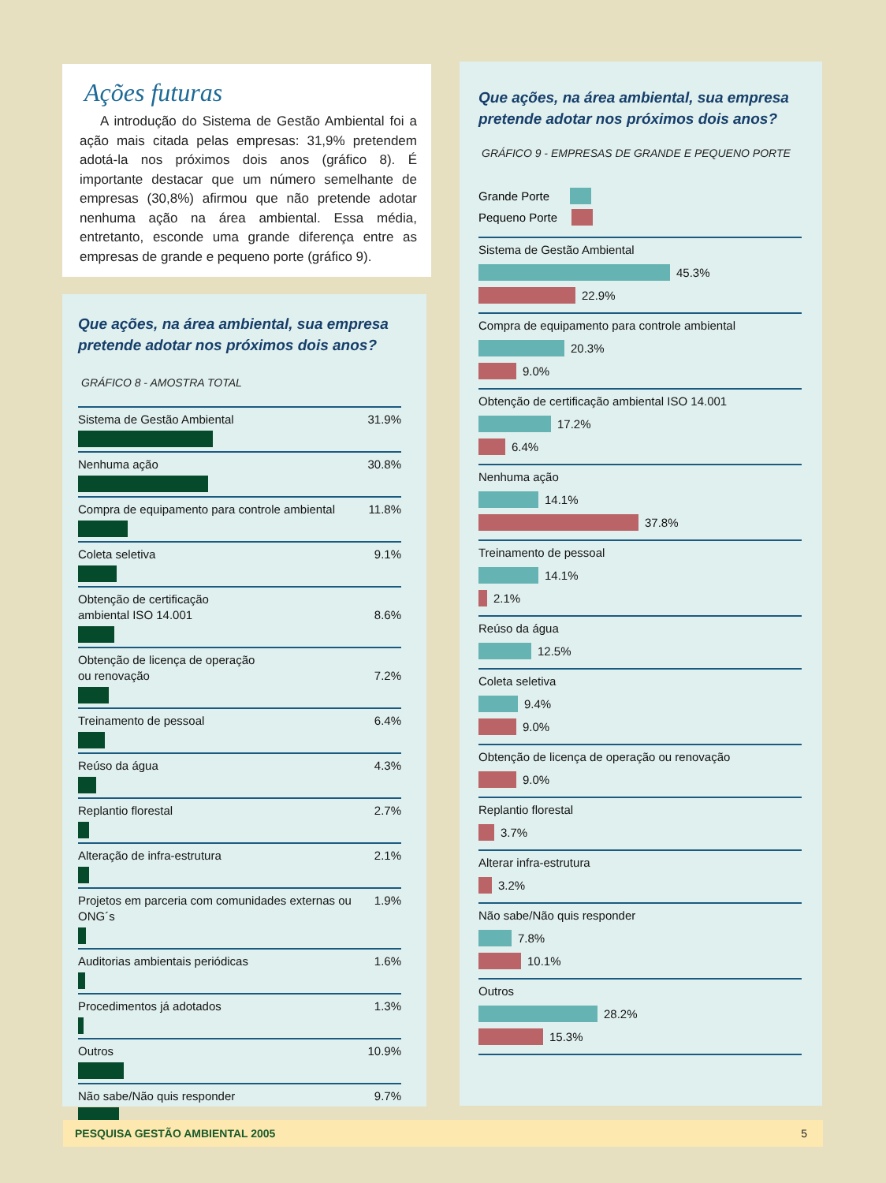Ações futuras
A introdução do Sistema de Gestão Ambiental foi a ação mais citada pelas empresas: 31,9% pretendem adotá-la nos próximos dois anos (gráfico 8). É importante destacar que um número semelhante de empresas (30,8%) afirmou que não pretende adotar nenhuma ação na área ambiental. Essa média, entretanto, esconde uma grande diferença entre as empresas de grande e pequeno porte (gráfico 9).
Que ações, na área ambiental, sua empresa pretende adotar nos próximos dois anos?
GRÁFICO 8 - AMOSTRA TOTAL
Sistema de Gestão Ambiental 31.9%
Nenhuma ação 30.8%
Compra de equipamento para controle ambiental 11.8%
Coleta seletiva 9.1%
Obtenção de certificação
ambiental ISO 14.001
8.6%
Obtenção de licença de operação
ou renovação
7.2%
Treinamento de pessoal 6.4%
Reúso da água 4.3%
Replantio florestal 2.7%
Alteração de infra-estrutura 2.1%
Projetos em parceria com comunidades externas ou ONG´s 1.9%
Auditorias ambientais periódicas 1.6%
Procedimentos já adotados 1.3%
Outros 10.9%
Não sabe/Não quis responder 9.7%
Que ações, na área ambiental, sua empresa pretende adotar nos próximos dois anos?
GRÁFICO 9 - EMPRESAS DE GRANDE E PEQUENO PORTE
Grande Porte
Pequeno Porte
Sistema de Gestão Ambiental
45.3%
22.9%
Compra de equipamento para controle ambiental
20.3%
9.0%
Obtenção de certificação ambiental ISO 14.001
17.2%
6.4%
Nenhuma ação
14.1%
37.8%
Treinamento de pessoal
14.1%
2.1%
Reúso da água
12.5%
Coleta seletiva
9.4%
9.0%
Obtenção de licença de operação ou renovação
9.0%
Replantio florestal
3.7%
Alterar infra-estrutura
3.2%
Não sabe/Não quis responder
7.8%
10.1%
Outros
28.2%
15.3%
PESQUISA GESTÃO AMBIENTAL 2005 5